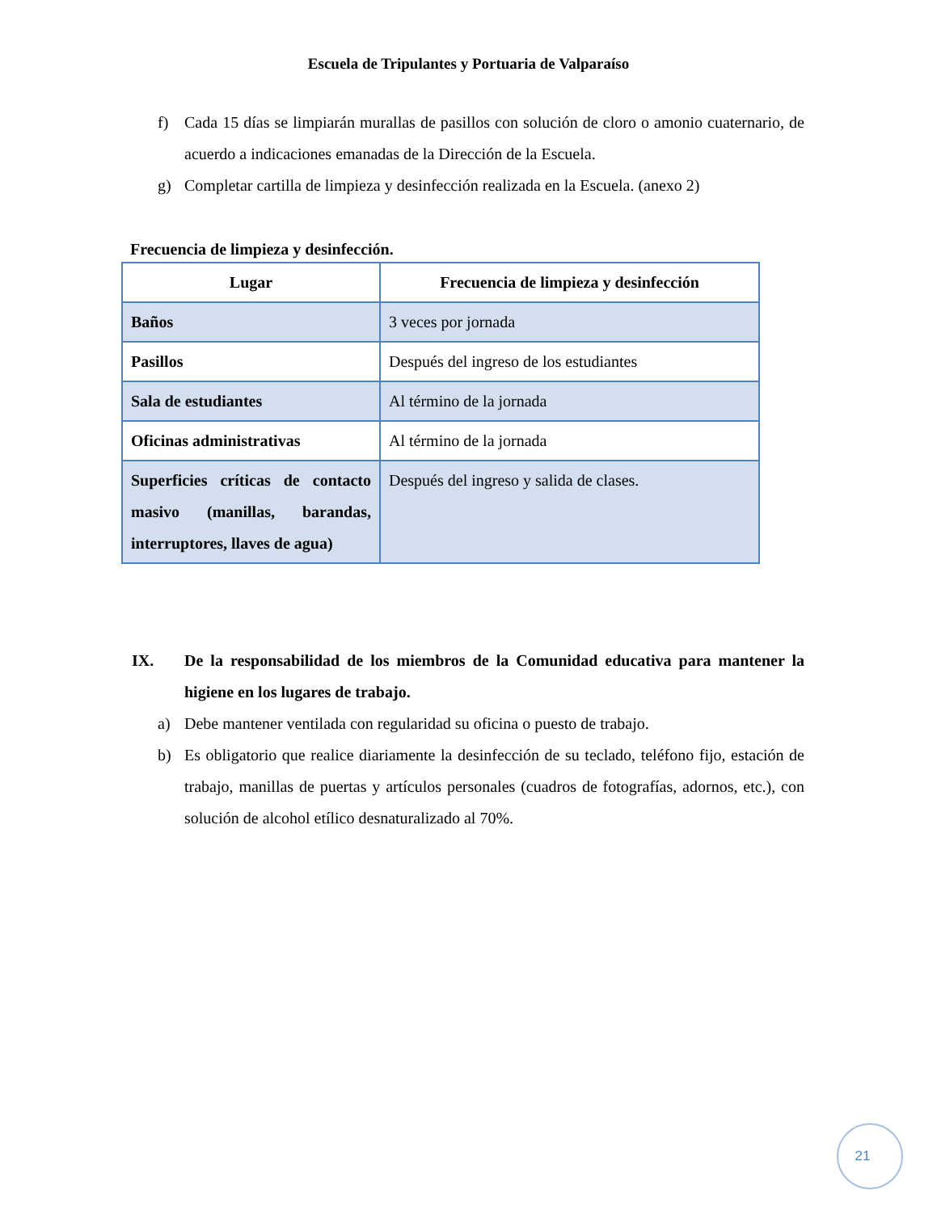Escuela de Tripulantes y Portuaria de Valparaíso
f) Cada 15 días se limpiarán murallas de pasillos con solución de cloro o amonio cuaternario, de acuerdo a indicaciones emanadas de la Dirección de la Escuela.
g) Completar cartilla de limpieza y desinfección realizada en la Escuela. (anexo 2)
Frecuencia de limpieza y desinfección.
| Lugar | Frecuencia de limpieza y desinfección |
| --- | --- |
| Baños | 3 veces por jornada |
| Pasillos | Después del ingreso de los estudiantes |
| Sala de estudiantes | Al término de la jornada |
| Oficinas administrativas | Al término de la jornada |
| Superficies críticas de contacto masivo (manillas, barandas, interruptores, llaves de agua) | Después del ingreso y salida de clases. |
IX. De la responsabilidad de los miembros de la Comunidad educativa para mantener la higiene en los lugares de trabajo.
a) Debe mantener ventilada con regularidad su oficina o puesto de trabajo.
b) Es obligatorio que realice diariamente la desinfección de su teclado, teléfono fijo, estación de trabajo, manillas de puertas y artículos personales (cuadros de fotografías, adornos, etc.), con solución de alcohol etílico desnaturalizado al 70%.
21